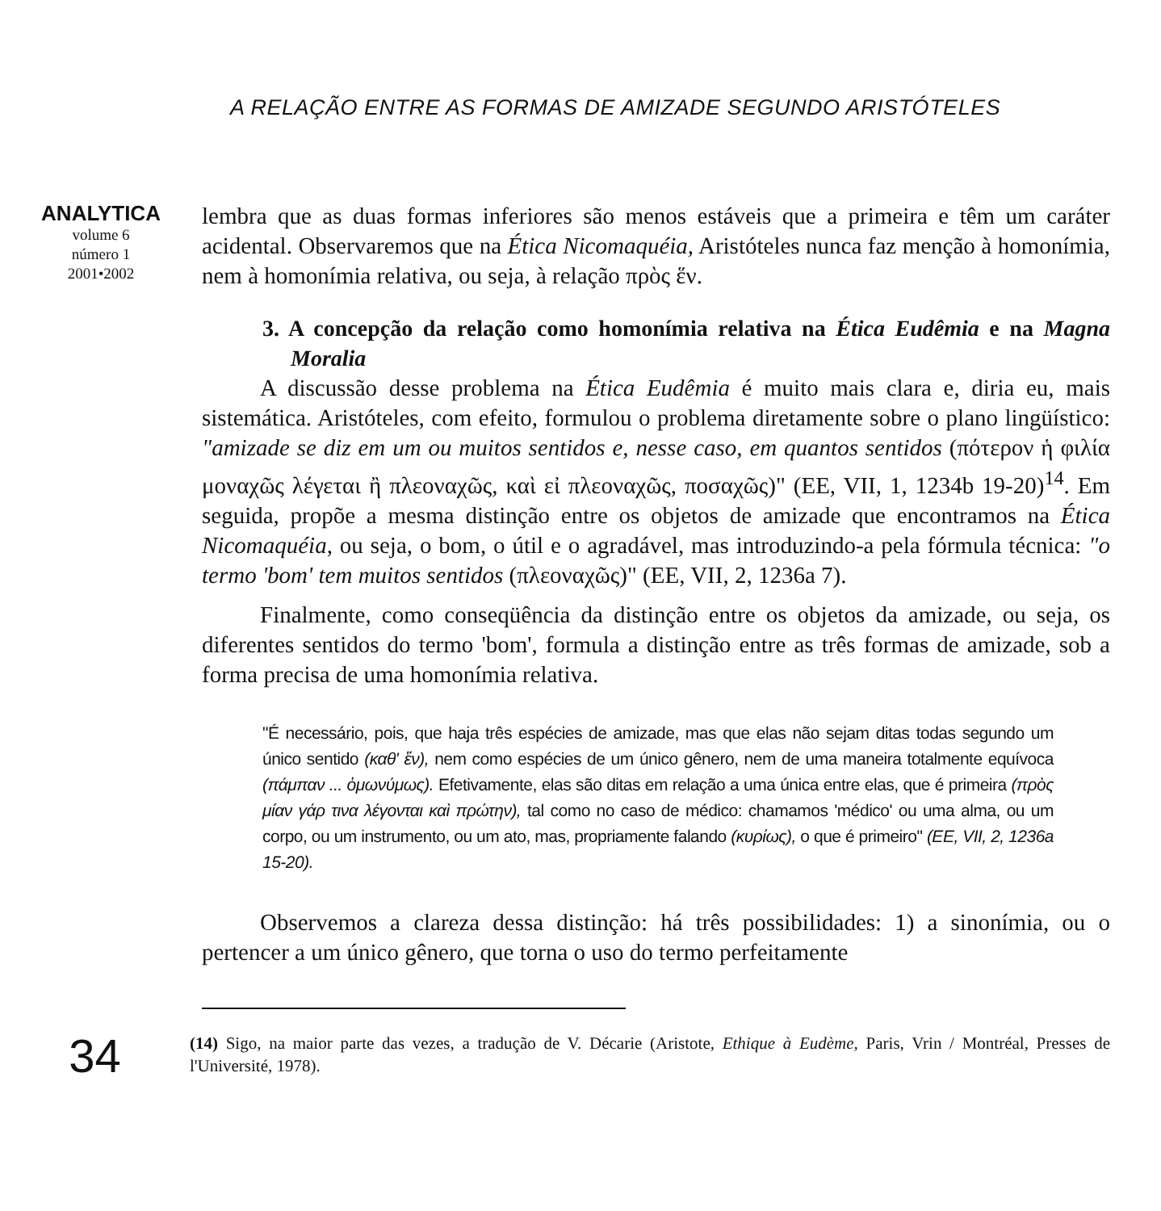A RELAÇÃO ENTRE AS FORMAS DE AMIZADE SEGUNDO ARISTÓTELES
ANALYTICA
volume 6
número 1
2001•2002
lembra que as duas formas inferiores são menos estáveis que a primeira e têm um caráter acidental. Observaremos que na Ética Nicomaquéia, Aristóteles nunca faz menção à homonímia, nem à homonímia relativa, ou seja, à relação πρὸς ἕν.
3. A concepção da relação como homonímia relativa na Ética Eudêmia e na Magna Moralia
A discussão desse problema na Ética Eudêmia é muito mais clara e, diria eu, mais sistemática. Aristóteles, com efeito, formulou o problema diretamente sobre o plano lingüístico: "amizade se diz em um ou muitos sentidos e, nesse caso, em quantos sentidos (πότερον ἡ φιλία μοναχῶς λέγεται ἢ πλεοναχῶς, καὶ εἰ πλεοναχῶς, ποσαχῶς)" (EE, VII, 1, 1234b 19-20)<sup>14</sup>. Em seguida, propõe a mesma distinção entre os objetos de amizade que encontramos na Ética Nicomaquéia, ou seja, o bom, o útil e o agradável, mas introduzindo-a pela fórmula técnica: "o termo 'bom' tem muitos sentidos (πλεοναχῶς)" (EE, VII, 2, 1236a 7).
Finalmente, como conseqüência da distinção entre os objetos da amizade, ou seja, os diferentes sentidos do termo 'bom', formula a distinção entre as três formas de amizade, sob a forma precisa de uma homonímia relativa.
"É necessário, pois, que haja três espécies de amizade, mas que elas não sejam ditas todas segundo um único sentido (καθ' ἕν), nem como espécies de um único gênero, nem de uma maneira totalmente equívoca (πάμπαν ... ὁμωνύμως). Efetivamente, elas são ditas em relação a uma única entre elas, que é primeira (πρὸς μίαν γάρ τινα λέγονται καὶ πρώτην), tal como no caso de médico: chamamos 'médico' ou uma alma, ou um corpo, ou um instrumento, ou um ato, mas, propriamente falando (κυρίως), o que é primeiro" (EE, VII, 2, 1236a 15-20).
Observemos a clareza dessa distinção: há três possibilidades: 1) a sinonímia, ou o pertencer a um único gênero, que torna o uso do termo perfeitamente
34
(14) Sigo, na maior parte das vezes, a tradução de V. Décarie (Aristote, Ethique à Eudème, Paris, Vrin / Montréal, Presses de l'Université, 1978).